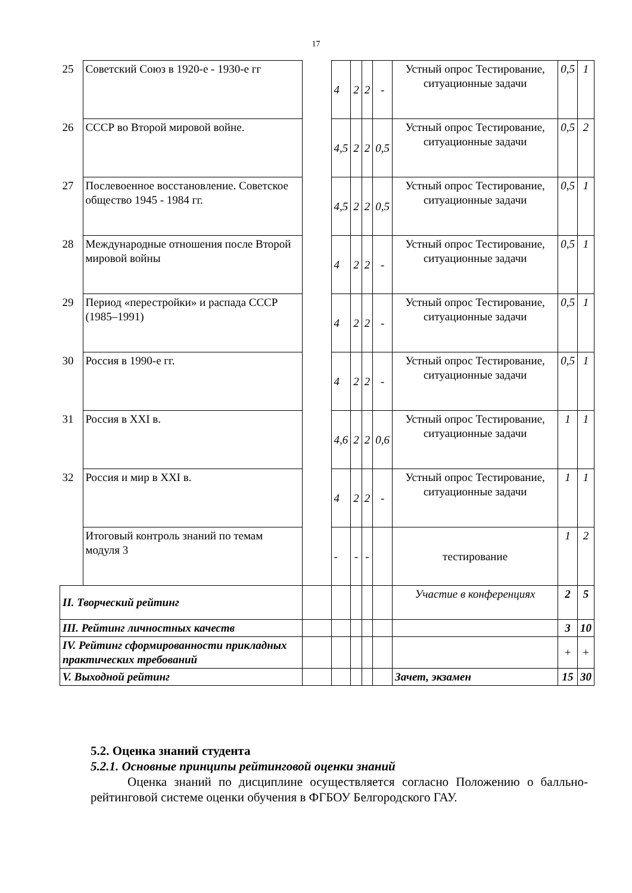17
| 25 | Советский Союз в 1920-е - 1930-е гг | | 4 | 2 | 2 | - | Устный опрос Тестирование, ситуационные задачи | 0,5 | 1 |
| 26 | СССР во Второй мировой войне. | | 4,5 | 2 | 2 | 0,5 | Устный опрос Тестирование, ситуационные задачи | 0,5 | 2 |
| 27 | Послевоенное восстановление. Советское общество 1945 - 1984 гг. | | 4,5 | 2 | 2 | 0,5 | Устный опрос Тестирование, ситуационные задачи | 0,5 | 1 |
| 28 | Международные отношения после Второй мировой войны | | 4 | 2 | 2 | - | Устный опрос Тестирование, ситуационные задачи | 0,5 | 1 |
| 29 | Период «перестройки» и распада СССР (1985–1991) | | 4 | 2 | 2 | - | Устный опрос Тестирование, ситуационные задачи | 0,5 | 1 |
| 30 | Россия в 1990-е гг. | | 4 | 2 | 2 | - | Устный опрос Тестирование, ситуационные задачи | 0,5 | 1 |
| 31 | Россия в XXI в. | | 4,6 | 2 | 2 | 0,6 | Устный опрос Тестирование, ситуационные задачи | 1 | 1 |
| 32 | Россия и мир в XXI в. | | 4 | 2 | 2 | - | Устный опрос Тестирование, ситуационные задачи | 1 | 1 |
| | Итоговый контроль знаний по темам модуля 3 | | - | - | - | | тестирование | 1 | 2 |
| II. Творческий рейтинг | | | | | | | Участие в конференциях | 2 | 5 |
| III. Рейтинг личностных качеств | | | | | | | | 3 | 10 |
| IV. Рейтинг сформированности прикладных практических требований | | | | | | | | + | + |
| V. Выходной рейтинг | | | | | | | Зачет, экзамен | 15 | 30 |
5.2. Оценка знаний студента
5.2.1. Основные принципы рейтинговой оценки знаний
Оценка знаний по дисциплине осуществляется согласно Положению о балльно-рейтинговой системе оценки обучения в ФГБОУ Белгородского ГАУ.